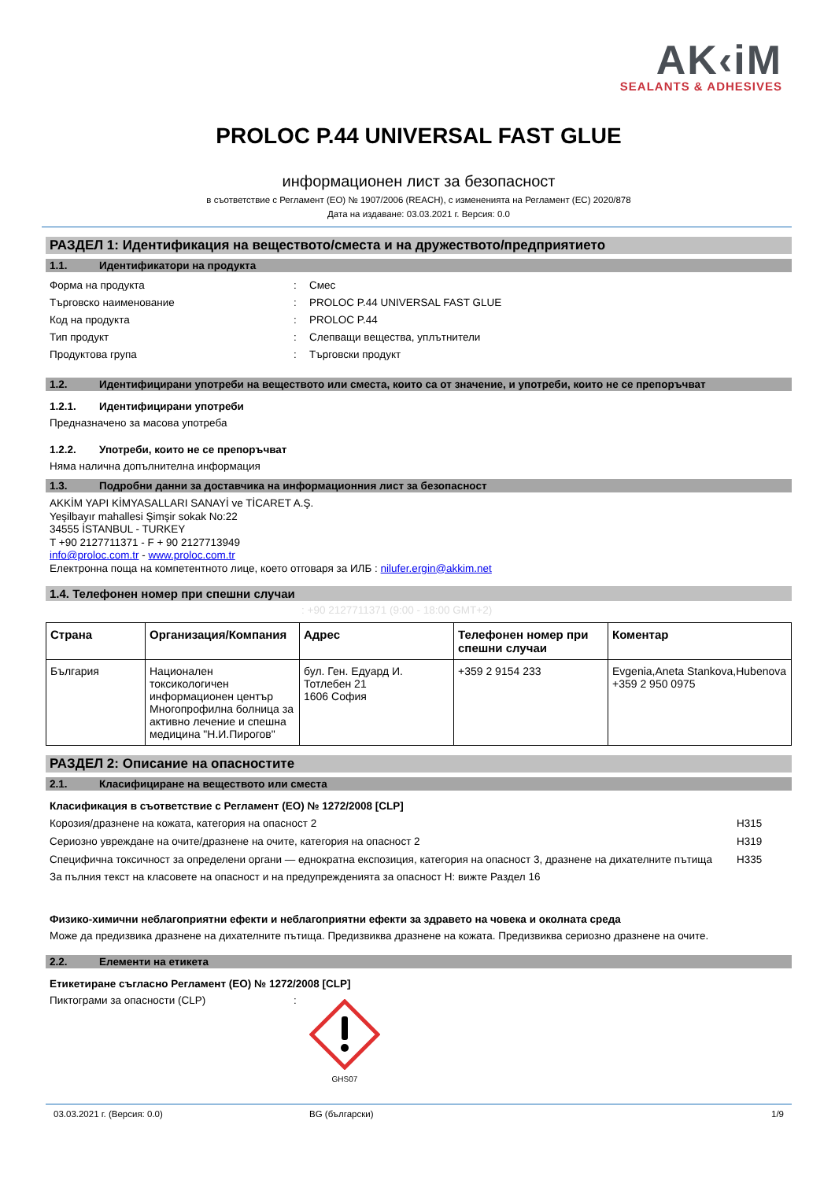AK‹iM
SEALANTS & ADHESIVES
PROLOC P.44 UNIVERSAL FAST GLUE
информационен лист за безопасност
в съответствие с Регламент (ЕО) № 1907/2006 (REACH), с измененията на Регламент (ЕС) 2020/878
Дата на издаване: 03.03.2021 г. Версия: 0.0
РАЗДЕЛ 1: Идентификация на веществото/сместа и на дружеството/предприятието
1.1. Идентификатори на продукта
Форма на продукта : Смес
Търговско наименование : PROLOC P.44 UNIVERSAL FAST GLUE
Код на продукта : PROLOC P.44
Тип продукт : Слепващи вещества, уплътнители
Продуктова група : Търговски продукт
1.2. Идентифицирани употреби на веществото или сместа, които са от значение, и употреби, които не се препоръчват
1.2.1. Идентифицирани употреби
Предназначено за масова употреба
1.2.2. Употреби, които не се препоръчват
Няма налична допълнителна информация
1.3. Подробни данни за доставчика на информационния лист за безопасност
AKKİM YAPI KİMYASALLARI SANAYİ ve TİCARET A.Ş.
Yeşilbayır mahallesi Şimşir sokak No:22
34555 İSTANBUL - TURKEY
T +90 2127711371 - F + 90 2127713949
info@proloc.com.tr - www.proloc.com.tr
Електронна поща на компетентното лице, което отговаря за ИЛБ : nilufer.ergin@akkim.net
1.4. Телефонен номер при спешни случаи
: +90 2127711371 (9:00 - 18:00 GMT+2)
| Страна | Организация/Компания | Адрес | Телефонен номер при спешни случаи | Коментар |
| --- | --- | --- | --- | --- |
| България | Национален токсикологичен информационен център Многопрофилна болница за активно лечение и спешна медицина "Н.И.Пирогов" | бул. Ген. Едуард И. Тотлебен 21 1606 София | +359 2 9154 233 | Evgenia,Aneta Stankova,Hubenova +359 2 950 0975 |
РАЗДЕЛ 2: Описание на опасностите
2.1. Класифициране на веществото или сместа
Класификация в съответствие с Регламент (ЕО) № 1272/2008 [CLP]
Корозия/дразнене на кожата, категория на опасност 2
H315
Сериозно увреждане на очите/дразнене на очите, категория на опасност 2
H319
Специфична токсичност за определени органи — еднократна експозиция, категория на опасност 3, дразнене на дихателните пътища
H335
За пълния текст на класовете на опасност и на предупрежденията за опасност H: вижте Раздел 16
Физико-химични неблагоприятни ефекти и неблагоприятни ефекти за здравето на човека и околната среда
Може да предизвика дразнене на дихателните пътища. Предизвиква дразнене на кожата. Предизвиква сериозно дразнене на очите.
2.2. Елементи на етикета
Етикетиране съгласно Регламент (ЕО) № 1272/2008 [CLP]
Пиктограми за опасности (CLP) :
GHS07
03.03.2021 г. (Версия: 0.0) BG (български) 1/9